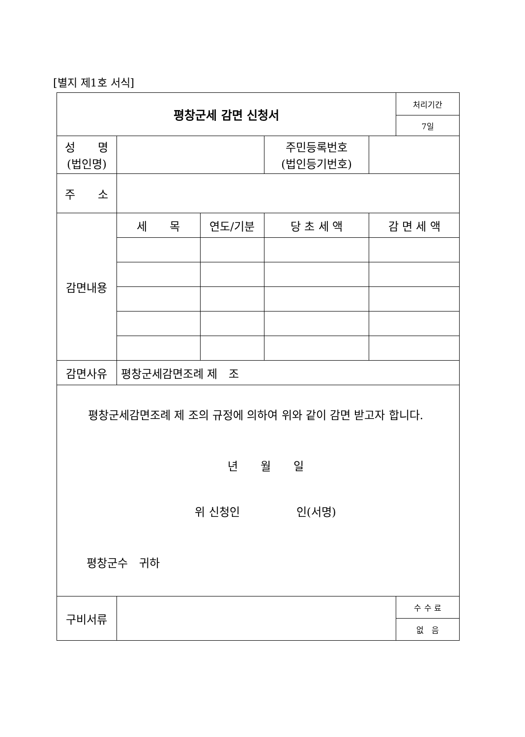[별지 제1호 서식]
| 평창군세 감면 신청서 | | | | | 처리기간 |
| | | | | | 7일 |
| 성 명 (법인명) | | | 주민등록번호 (법인등기번호) | | |
| 주 소 | | | | | |
| 감면내용 | 세 목 | 연도/기분 | 당 초 세 액 | 감 면 세 액 | |
| 감면사유 | 평창군세감면조례 제 조 | | | | |
| 평창군세감면조례 제 조의 규정에 의하여 위와 같이 감면 받고자 합니다. 년 월 일 위 신청인 인(서명) 평창군수 귀하 | | | | | |
| 구비서류 | | | | | 수 수 료 |
| | | | | | 없 음 |